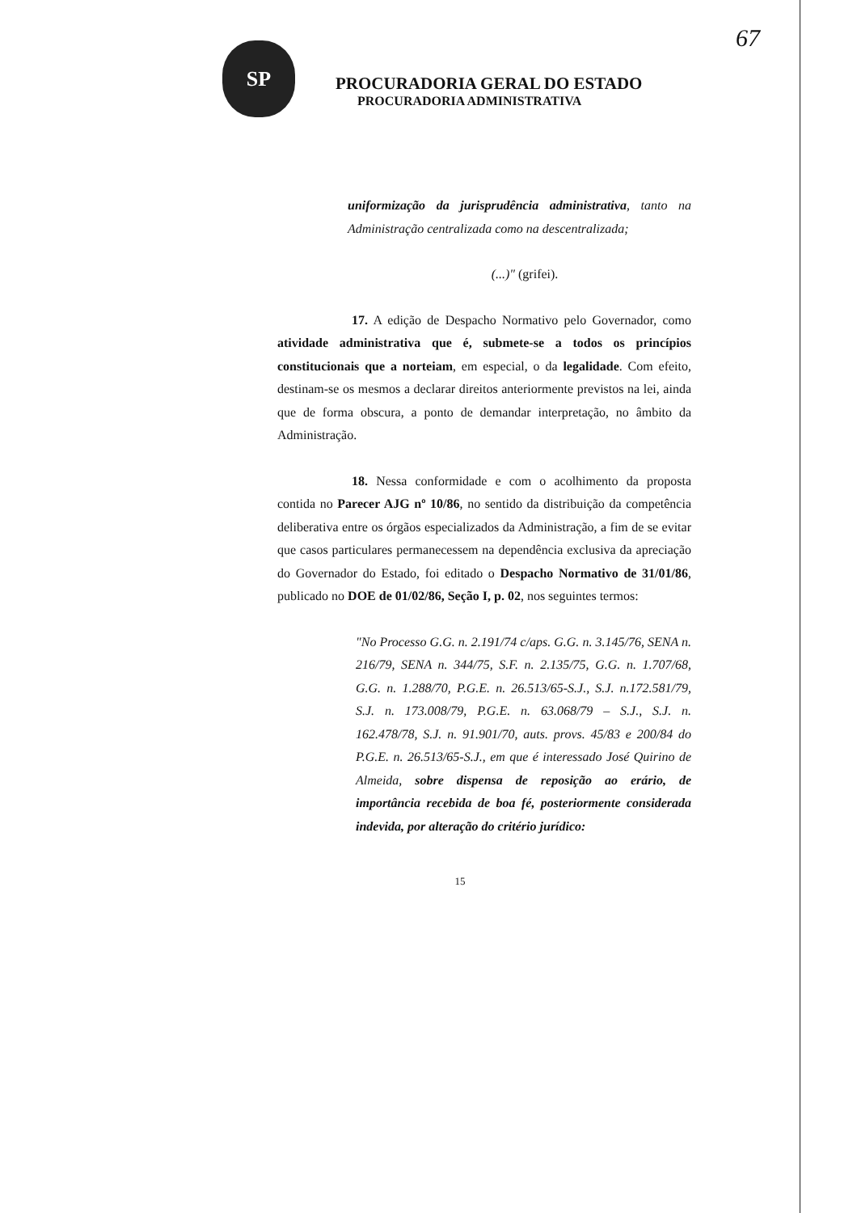67
SP
PROCURADORIA GERAL DO ESTADO
PROCURADORIA ADMINISTRATIVA
uniformização da jurisprudência administrativa, tanto na Administração centralizada como na descentralizada;
(...)" (grifei).
17. A edição de Despacho Normativo pelo Governador, como atividade administrativa que é, submete-se a todos os princípios constitucionais que a norteiam, em especial, o da legalidade. Com efeito, destinam-se os mesmos a declarar direitos anteriormente previstos na lei, ainda que de forma obscura, a ponto de demandar interpretação, no âmbito da Administração.
18. Nessa conformidade e com o acolhimento da proposta contida no Parecer AJG nº 10/86, no sentido da distribuição da competência deliberativa entre os órgãos especializados da Administração, a fim de se evitar que casos particulares permanecessem na dependência exclusiva da apreciação do Governador do Estado, foi editado o Despacho Normativo de 31/01/86, publicado no DOE de 01/02/86, Seção I, p. 02, nos seguintes termos:
"No Processo G.G. n. 2.191/74 c/aps. G.G. n. 3.145/76, SENA n. 216/79, SENA n. 344/75, S.F. n. 2.135/75, G.G. n. 1.707/68, G.G. n. 1.288/70, P.G.E. n. 26.513/65-S.J., S.J. n.172.581/79, S.J. n. 173.008/79, P.G.E. n. 63.068/79 – S.J., S.J. n. 162.478/78, S.J. n. 91.901/70, auts. provs. 45/83 e 200/84 do P.G.E. n. 26.513/65-S.J., em que é interessado José Quirino de Almeida, sobre dispensa de reposição ao erário, de importância recebida de boa fé, posteriormente considerada indevida, por alteração do critério jurídico:
15